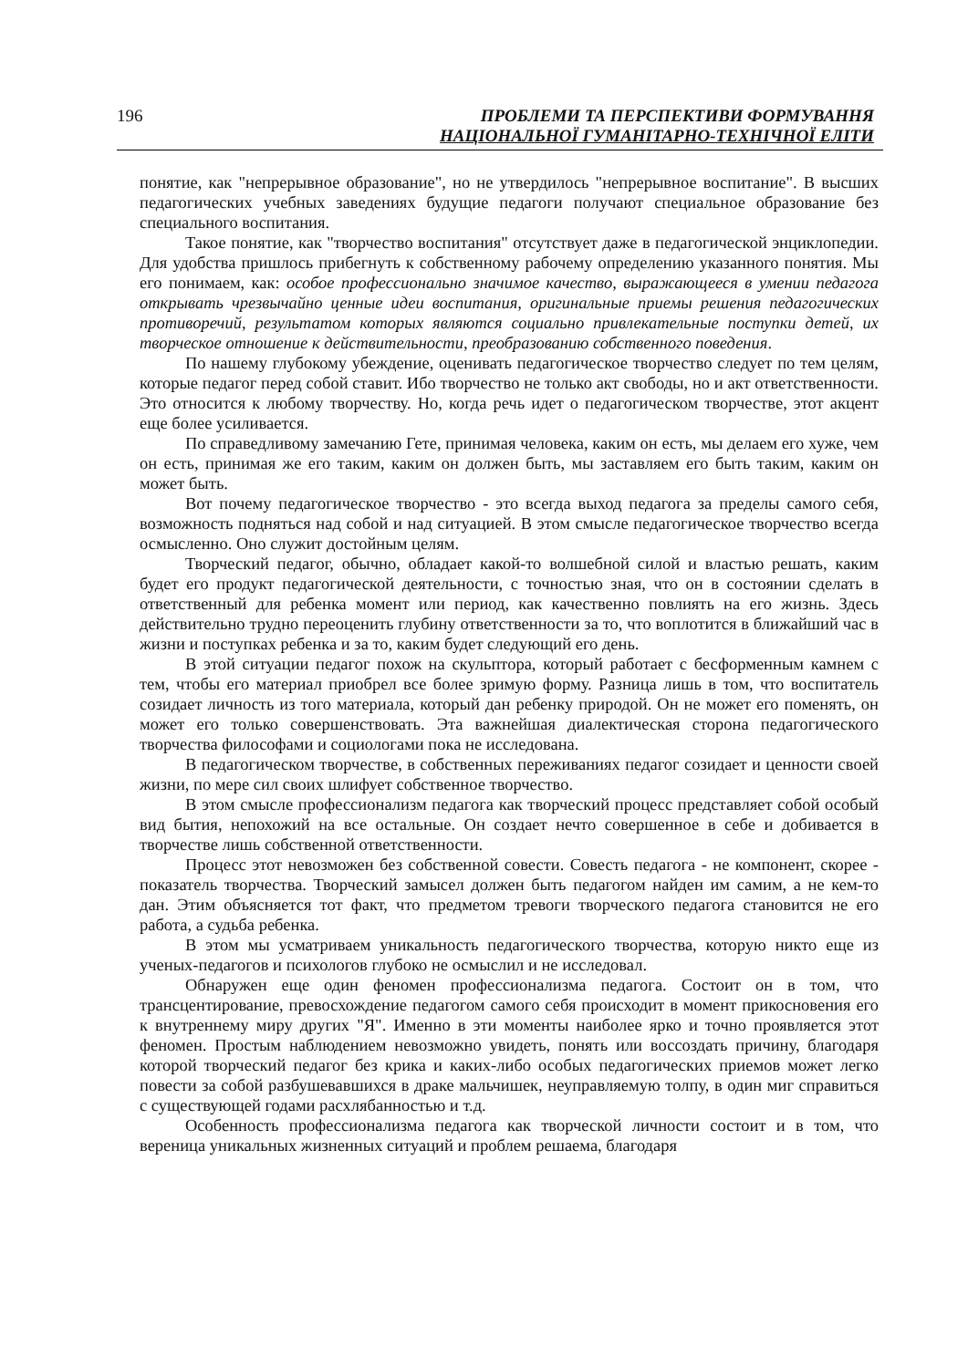196
ПРОБЛЕМИ ТА ПЕРСПЕКТИВИ ФОРМУВАННЯ
НАЦІОНАЛЬНОЇ ГУМАНІТАРНО-ТЕХНІЧНОЇ ЕЛІТИ
понятие, как "непрерывное образование", но не утвердилось "непрерывное воспитание". В высших педагогических учебных заведениях будущие педагоги получают специальное образование без специального воспитания.
Такое понятие, как "творчество воспитания" отсутствует даже в педагогической энциклопедии. Для удобства пришлось прибегнуть к собственному рабочему определению указанного понятия. Мы его понимаем, как: особое профессионально значимое качество, выражающееся в умении педагога открывать чрезвычайно ценные идеи воспитания, оригинальные приемы решения педагогических противоречий, результатом которых являются социально привлекательные поступки детей, их творческое отношение к действительности, преобразованию собственного поведения.
По нашему глубокому убеждение, оценивать педагогическое творчество следует по тем целям, которые педагог перед собой ставит. Ибо творчество не только акт свободы, но и акт ответственности. Это относится к любому творчеству. Но, когда речь идет о педагогическом творчестве, этот акцент еще более усиливается.
По справедливому замечанию Гете, принимая человека, каким он есть, мы делаем его хуже, чем он есть, принимая же его таким, каким он должен быть, мы заставляем его быть таким, каким он может быть.
Вот почему педагогическое творчество - это всегда выход педагога за пределы самого себя, возможность подняться над собой и над ситуацией. В этом смысле педагогическое творчество всегда осмысленно. Оно служит достойным целям.
Творческий педагог, обычно, обладает какой-то волшебной силой и властью решать, каким будет его продукт педагогической деятельности, с точностью зная, что он в состоянии сделать в ответственный для ребенка момент или период, как качественно повлиять на его жизнь. Здесь действительно трудно переоценить глубину ответственности за то, что воплотится в ближайший час в жизни и поступках ребенка и за то, каким будет следующий его день.
В этой ситуации педагог похож на скульптора, который работает с бесформенным камнем с тем, чтобы его материал приобрел все более зримую форму. Разница лишь в том, что воспитатель созидает личность из того материала, который дан ребенку природой. Он не может его поменять, он может его только совершенствовать. Эта важнейшая диалектическая сторона педагогического творчества философами и социологами пока не исследована.
В педагогическом творчестве, в собственных переживаниях педагог созидает и ценности своей жизни, по мере сил своих шлифует собственное творчество.
В этом смысле профессионализм педагога как творческий процесс представляет собой особый вид бытия, непохожий на все остальные. Он создает нечто совершенное в себе и добивается в творчестве лишь собственной ответственности.
Процесс этот невозможен без собственной совести. Совесть педагога - не компонент, скорее - показатель творчества. Творческий замысел должен быть педагогом найден им самим, а не кем-то дан. Этим объясняется тот факт, что предметом тревоги творческого педагога становится не его работа, а судьба ребенка.
В этом мы усматриваем уникальность педагогического творчества, которую никто еще из ученых-педагогов и психологов глубоко не осмыслил и не исследовал.
Обнаружен еще один феномен профессионализма педагога. Состоит он в том, что трансцентирование, превосхождение педагогом самого себя происходит в момент прикосновения его к внутреннему миру других "Я". Именно в эти моменты наиболее ярко и точно проявляется этот феномен. Простым наблюдением невозможно увидеть, понять или воссоздать причину, благодаря которой творческий педагог без крика и каких-либо особых педагогических приемов может легко повести за собой разбушевавшихся в драке мальчишек, неуправляемую толпу, в один миг справиться с существующей годами расхлябанностью и т.д.
Особенность профессионализма педагога как творческой личности состоит и в том, что вереница уникальных жизненных ситуаций и проблем решаема, благодаря